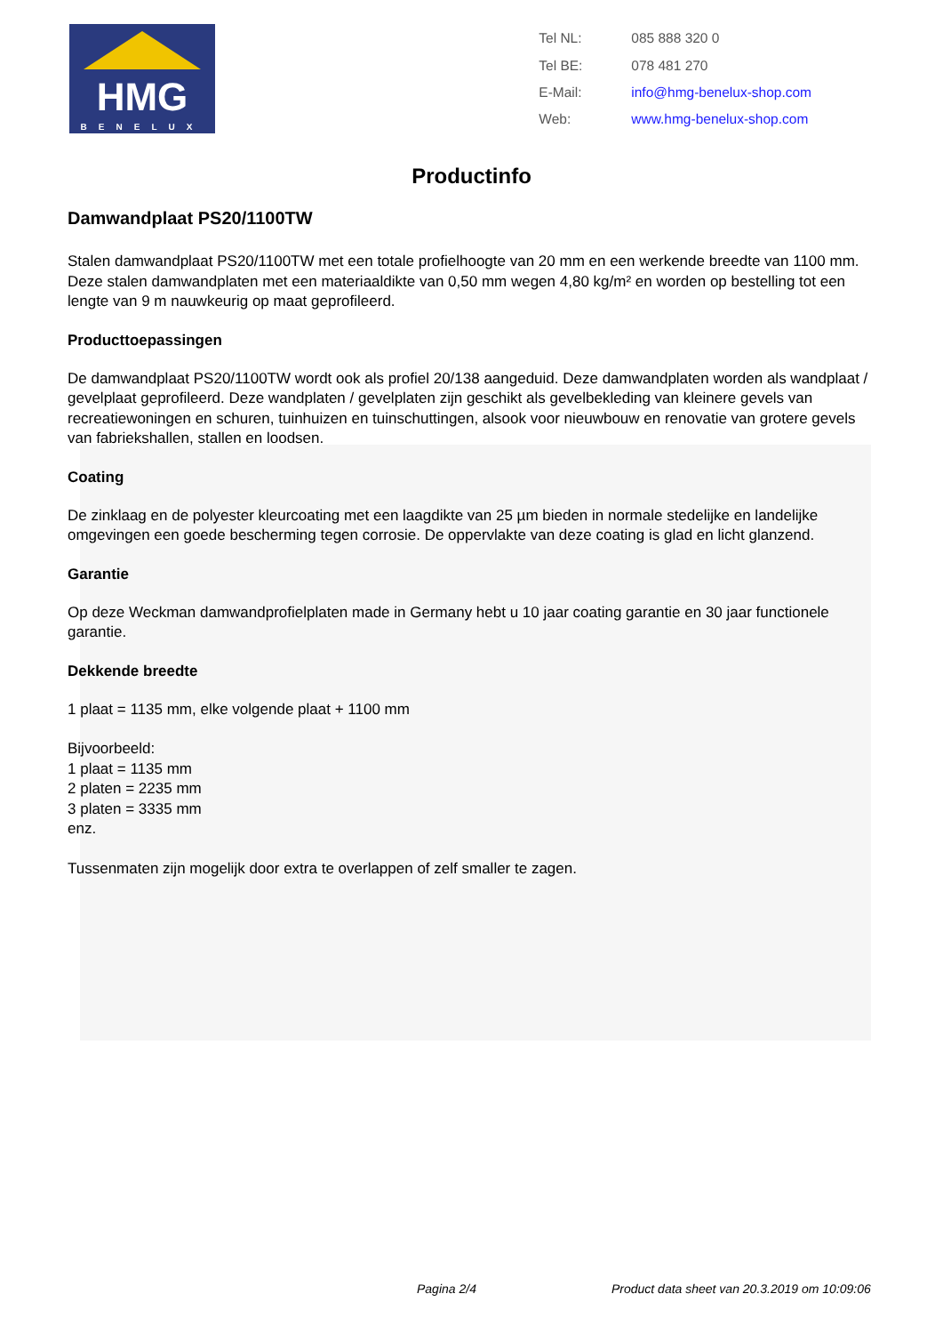HMG
BENELUX
| Tel NL: | 085 888 320 0 |
| Tel BE: | 078 481 270 |
| E-Mail: | info@hmg-benelux-shop.com |
| Web: | www.hmg-benelux-shop.com |
Productinfo
Damwandplaat PS20/1100TW
Stalen damwandplaat PS20/1100TW met een totale profielhoogte van 20 mm en een werkende breedte van 1100 mm. Deze stalen damwandplaten met een materiaaldikte van 0,50 mm wegen 4,80 kg/m² en worden op bestelling tot een lengte van 9 m nauwkeurig op maat geprofileerd.
Producttoepassingen
De damwandplaat PS20/1100TW wordt ook als profiel 20/138 aangeduid. Deze damwandplaten worden als wandplaat / gevelplaat geprofileerd. Deze wandplaten / gevelplaten zijn geschikt als gevelbekleding van kleinere gevels van recreatiewoningen en schuren, tuinhuizen en tuinschuttingen, alsook voor nieuwbouw en renovatie van grotere gevels van fabriekshallen, stallen en loodsen.
Coating
De zinklaag en de polyester kleurcoating met een laagdikte van 25 µm bieden in normale stedelijke en landelijke omgevingen een goede bescherming tegen corrosie. De oppervlakte van deze coating is glad en licht glanzend.
Garantie
Op deze Weckman damwandprofielplaten made in Germany hebt u 10 jaar coating garantie en 30 jaar functionele garantie.
Dekkende breedte
1 plaat = 1135 mm, elke volgende plaat + 1100 mm
Bijvoorbeeld:
1 plaat = 1135 mm
2 platen = 2235 mm
3 platen = 3335 mm
enz.
Tussenmaten zijn mogelijk door extra te overlappen of zelf smaller te zagen.
Pagina 2/4 Product data sheet van 20.3.2019 om 10:09:06